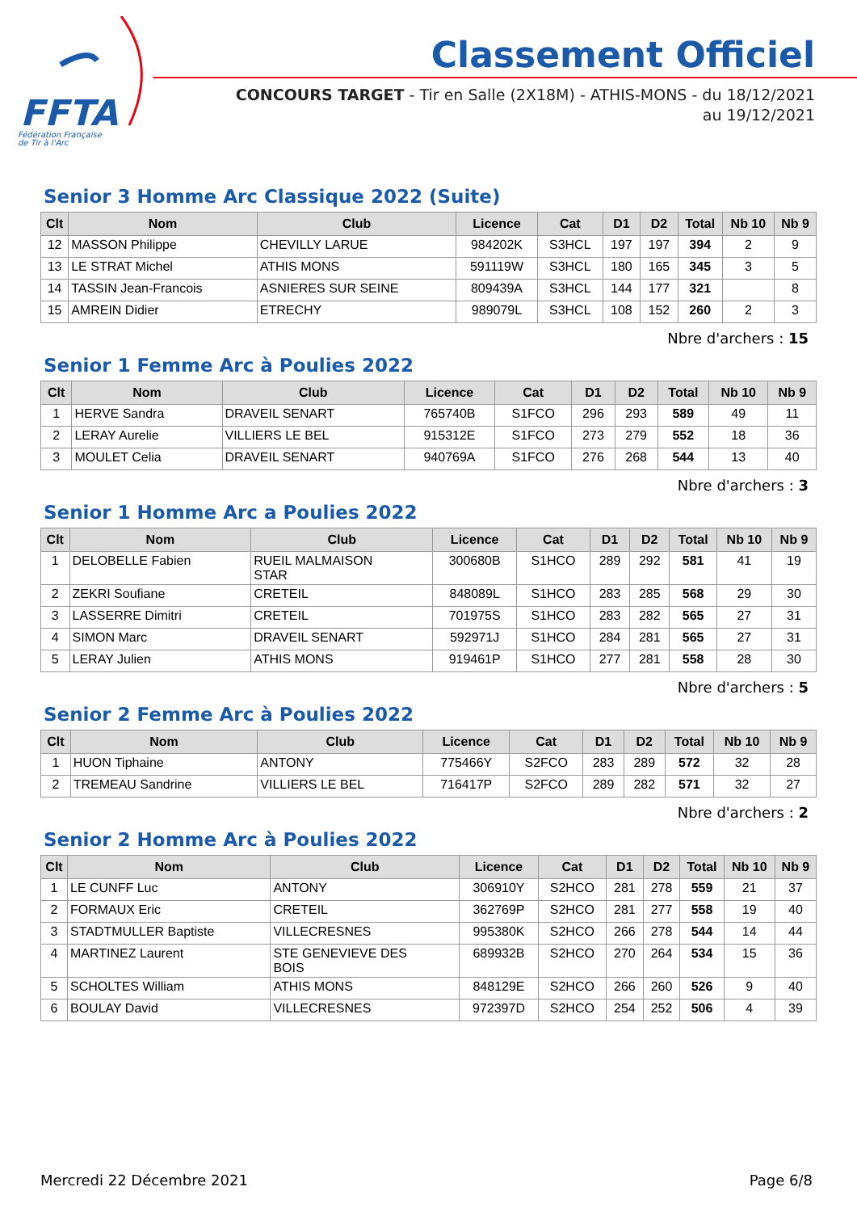FFTA
Fédération Française
de Tir à l'Arc
Classement Officiel
CONCOURS TARGET - Tir en Salle (2X18M) - ATHIS-MONS - du 18/12/2021
au 19/12/2021
Senior 3 Homme Arc Classique 2022 (Suite)
| Clt | Nom | Club | Licence | Cat | D1 | D2 | Total | Nb 10 | Nb 9 |
| --- | --- | --- | --- | --- | --- | --- | --- | --- | --- |
| 12 | MASSON Philippe | CHEVILLY LARUE | 984202K | S3HCL | 197 | 197 | 394 | 2 | 9 |
| 13 | LE STRAT Michel | ATHIS MONS | 591119W | S3HCL | 180 | 165 | 345 | 3 | 5 |
| 14 | TASSIN Jean-Francois | ASNIERES SUR SEINE | 809439A | S3HCL | 144 | 177 | 321 | | 8 |
| 15 | AMREIN Didier | ETRECHY | 989079L | S3HCL | 108 | 152 | 260 | 2 | 3 |
Nbre d'archers : 15
Senior 1 Femme Arc à Poulies 2022
| Clt | Nom | Club | Licence | Cat | D1 | D2 | Total | Nb 10 | Nb 9 |
| --- | --- | --- | --- | --- | --- | --- | --- | --- | --- |
| 1 | HERVE Sandra | DRAVEIL SENART | 765740B | S1FCO | 296 | 293 | 589 | 49 | 11 |
| 2 | LERAY Aurelie | VILLIERS LE BEL | 915312E | S1FCO | 273 | 279 | 552 | 18 | 36 |
| 3 | MOULET Celia | DRAVEIL SENART | 940769A | S1FCO | 276 | 268 | 544 | 13 | 40 |
Nbre d'archers : 3
Senior 1 Homme Arc a Poulies 2022
| Clt | Nom | Club | Licence | Cat | D1 | D2 | Total | Nb 10 | Nb 9 |
| --- | --- | --- | --- | --- | --- | --- | --- | --- | --- |
| 1 | DELOBELLE Fabien | RUEIL MALMAISON STAR | 300680B | S1HCO | 289 | 292 | 581 | 41 | 19 |
| 2 | ZEKRI Soufiane | CRETEIL | 848089L | S1HCO | 283 | 285 | 568 | 29 | 30 |
| 3 | LASSERRE Dimitri | CRETEIL | 701975S | S1HCO | 283 | 282 | 565 | 27 | 31 |
| 4 | SIMON Marc | DRAVEIL SENART | 592971J | S1HCO | 284 | 281 | 565 | 27 | 31 |
| 5 | LERAY Julien | ATHIS MONS | 919461P | S1HCO | 277 | 281 | 558 | 28 | 30 |
Nbre d'archers : 5
Senior 2 Femme Arc à Poulies 2022
| Clt | Nom | Club | Licence | Cat | D1 | D2 | Total | Nb 10 | Nb 9 |
| --- | --- | --- | --- | --- | --- | --- | --- | --- | --- |
| 1 | HUON Tiphaine | ANTONY | 775466Y | S2FCO | 283 | 289 | 572 | 32 | 28 |
| 2 | TREMEAU Sandrine | VILLIERS LE BEL | 716417P | S2FCO | 289 | 282 | 571 | 32 | 27 |
Nbre d'archers : 2
Senior 2 Homme Arc à Poulies 2022
| Clt | Nom | Club | Licence | Cat | D1 | D2 | Total | Nb 10 | Nb 9 |
| --- | --- | --- | --- | --- | --- | --- | --- | --- | --- |
| 1 | LE CUNFF Luc | ANTONY | 306910Y | S2HCO | 281 | 278 | 559 | 21 | 37 |
| 2 | FORMAUX Eric | CRETEIL | 362769P | S2HCO | 281 | 277 | 558 | 19 | 40 |
| 3 | STADTMULLER Baptiste | VILLECRESNES | 995380K | S2HCO | 266 | 278 | 544 | 14 | 44 |
| 4 | MARTINEZ Laurent | STE GENEVIEVE DES BOIS | 689932B | S2HCO | 270 | 264 | 534 | 15 | 36 |
| 5 | SCHOLTES William | ATHIS MONS | 848129E | S2HCO | 266 | 260 | 526 | 9 | 40 |
| 6 | BOULAY David | VILLECRESNES | 972397D | S2HCO | 254 | 252 | 506 | 4 | 39 |
Mercredi 22 Décembre 2021 Page 6/8